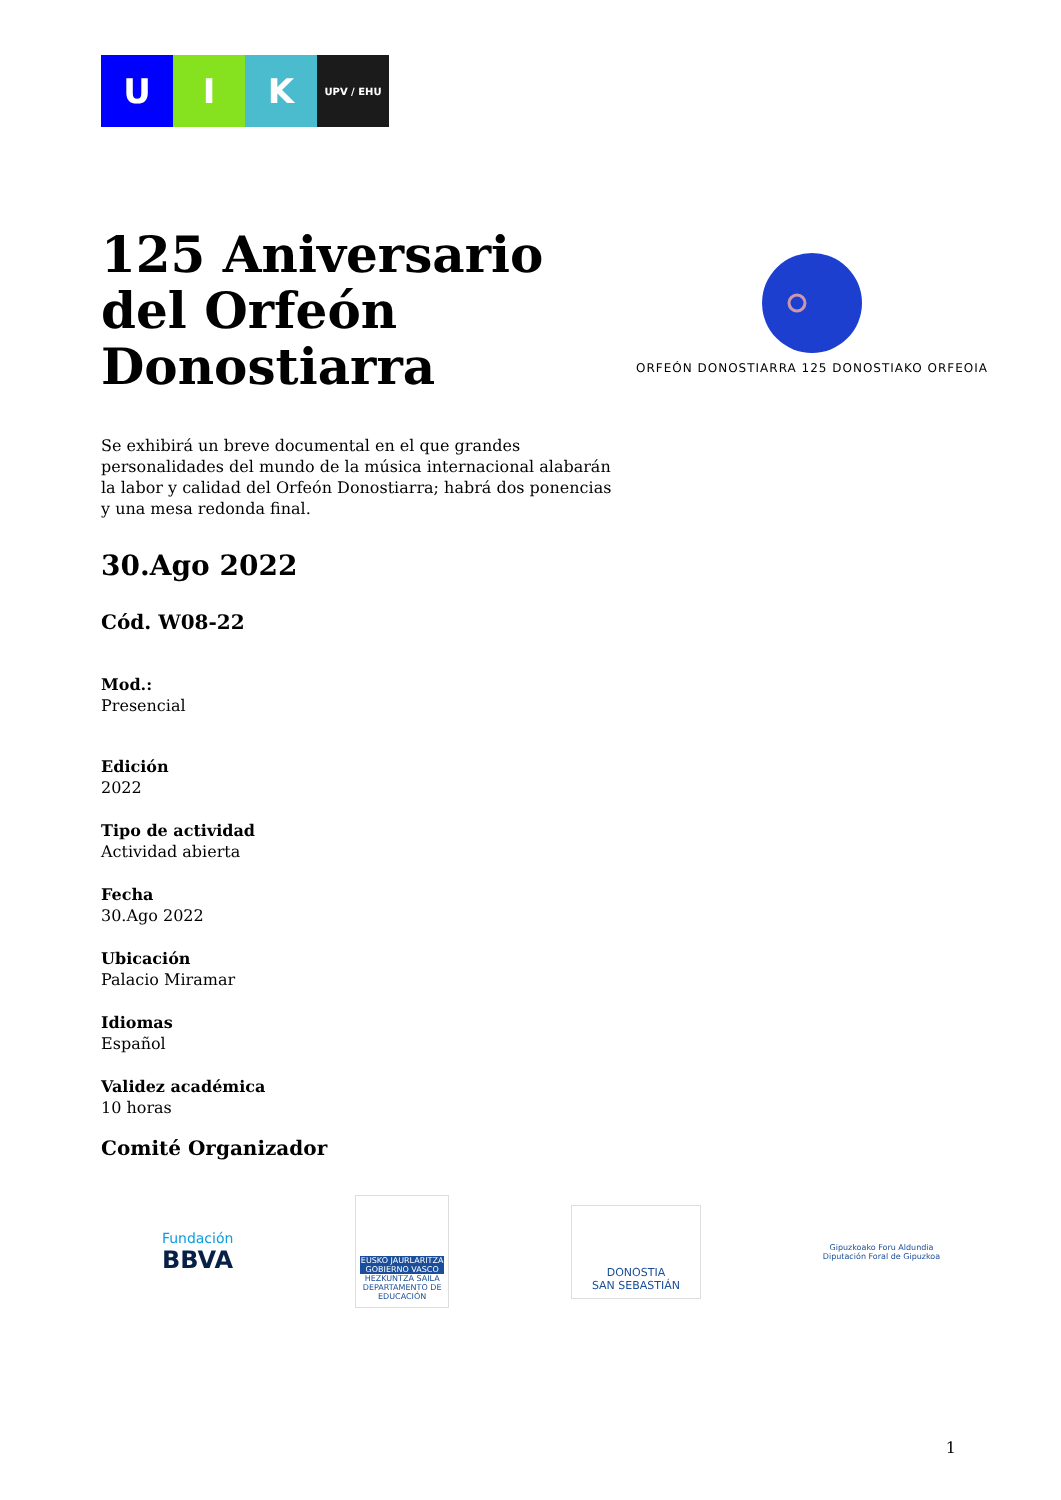U I K
UPV / EHU
125 Aniversario del Orfeón Donostiarra
ORFEÓN DONOSTIARRA 125 DONOSTIAKO ORFEOIA
Se exhibirá un breve documental en el que grandes personalidades del mundo de la música internacional alabarán la labor y calidad del Orfeón Donostiarra; habrá dos ponencias y una mesa redonda final.
30.Ago 2022
Cód. W08-22
Mod.:
Presencial
Edición
2022
Tipo de actividad
Actividad abierta
Fecha
30.Ago 2022
Ubicación
Palacio Miramar
Idiomas
Español
Validez académica
10 horas
Comité Organizador
Fundación
BBVA
EUSKO JAURLARITZA GOBIERNO VASCO
HEZKUNTZA SAILA DEPARTAMENTO DE EDUCACIÓN
DONOSTIA
SAN SEBASTIÁN
Gipuzkoako Foru Aldundia
Diputación Foral de Gipuzkoa
1